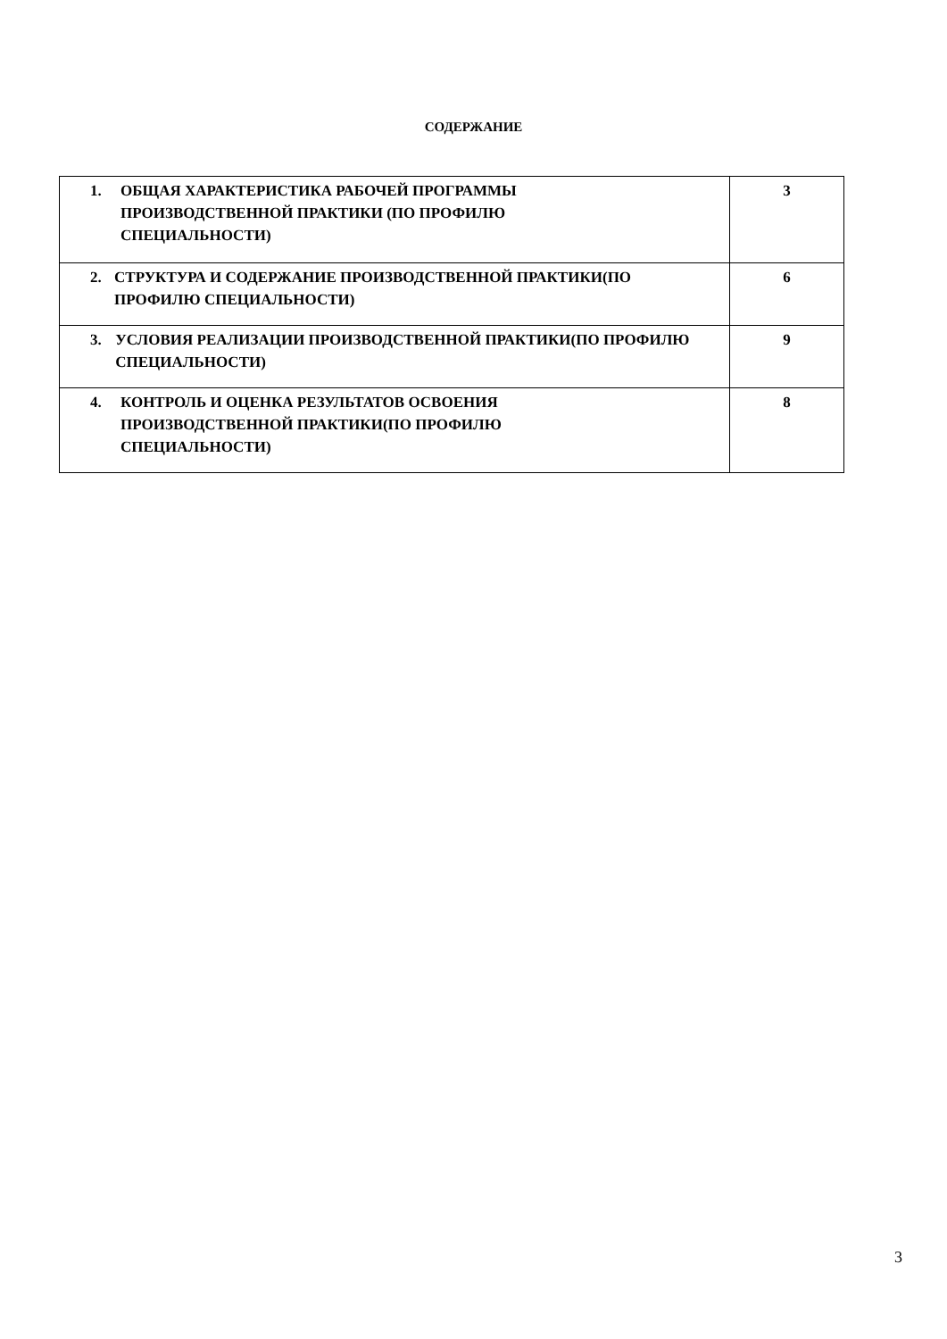СОДЕРЖАНИЕ
| 1. ОБЩАЯ ХАРАКТЕРИСТИКА РАБОЧЕЙ ПРОГРАММЫ ПРОИЗВОДСТВЕННОЙ ПРАКТИКИ (ПО ПРОФИЛЮ СПЕЦИАЛЬНОСТИ) | 3 |
| 2. СТРУКТУРА И СОДЕРЖАНИЕ ПРОИЗВОДСТВЕННОЙ ПРАКТИКИ(ПО ПРОФИЛЮ СПЕЦИАЛЬНОСТИ) | 6 |
| 3. УСЛОВИЯ РЕАЛИЗАЦИИ ПРОИЗВОДСТВЕННОЙ ПРАКТИКИ(ПО ПРОФИЛЮ СПЕЦИАЛЬНОСТИ) | 9 |
| 4. КОНТРОЛЬ И ОЦЕНКА РЕЗУЛЬТАТОВ ОСВОЕНИЯ ПРОИЗВОДСТВЕННОЙ ПРАКТИКИ(ПО ПРОФИЛЮ СПЕЦИАЛЬНОСТИ) | 8 |
3